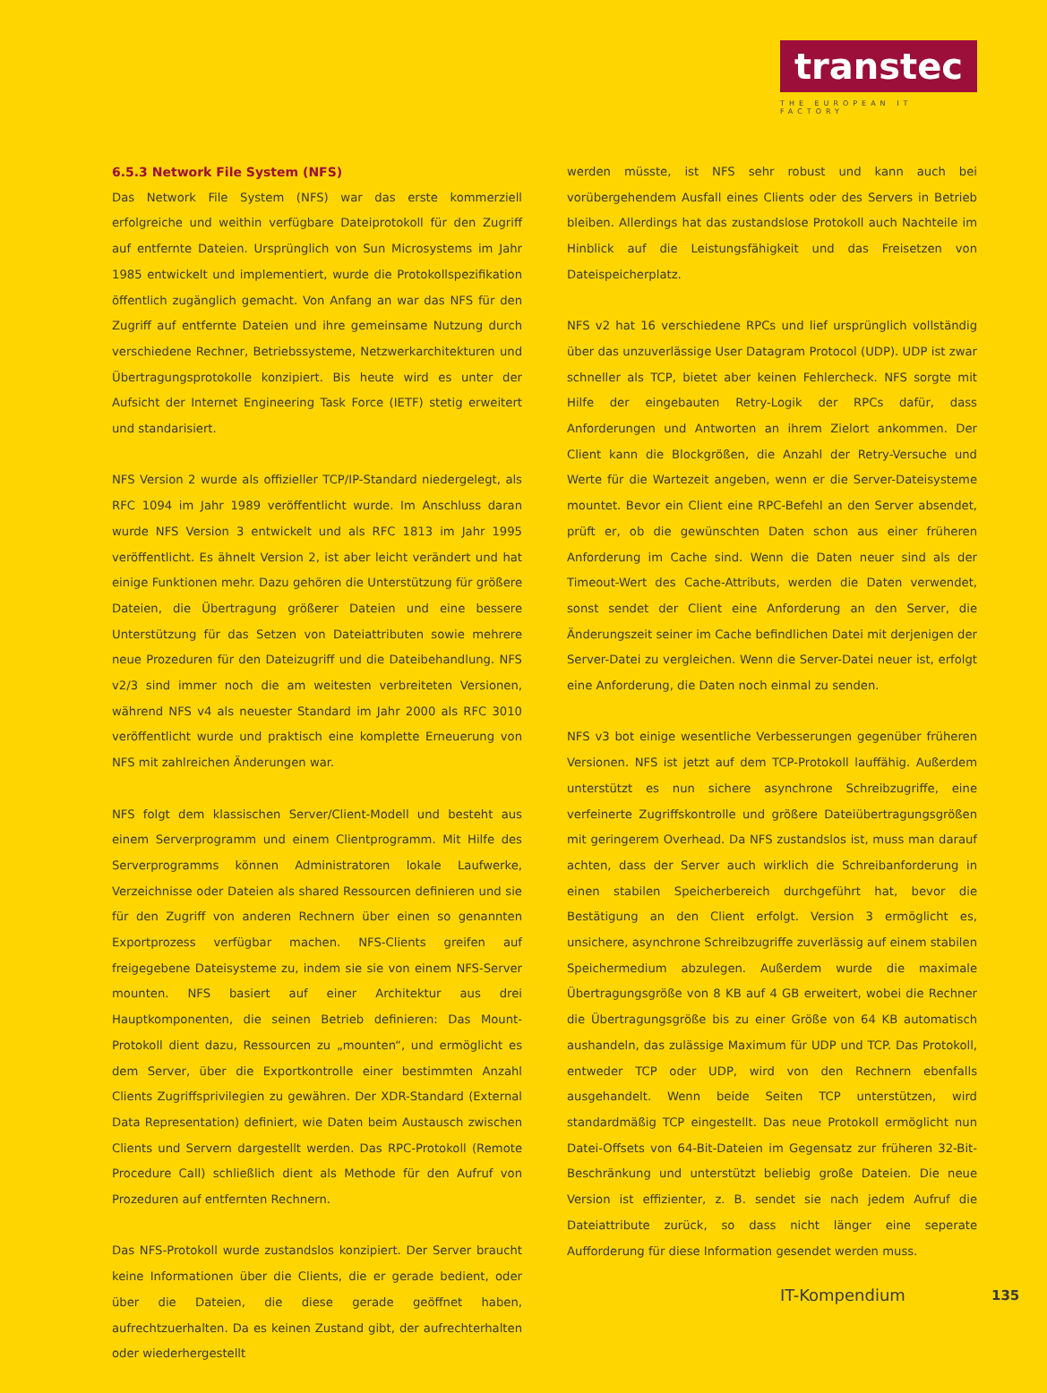transtec
THE EUROPEAN IT FACTORY
6.5.3 Network File System (NFS)
Das Network File System (NFS) war das erste kommerziell erfolgreiche und weithin verfügbare Dateiprotokoll für den Zugriff auf entfernte Dateien. Ursprünglich von Sun Microsystems im Jahr 1985 entwickelt und implementiert, wurde die Protokollspezifikation öffentlich zugänglich gemacht. Von Anfang an war das NFS für den Zugriff auf entfernte Dateien und ihre gemeinsame Nutzung durch verschiedene Rechner, Betriebssysteme, Netzwerkarchitekturen und Übertragungsprotokolle konzipiert. Bis heute wird es unter der Aufsicht der Internet Engineering Task Force (IETF) stetig erweitert und standarisiert.
NFS Version 2 wurde als offizieller TCP/IP-Standard niedergelegt, als RFC 1094 im Jahr 1989 veröffentlicht wurde. Im Anschluss daran wurde NFS Version 3 entwickelt und als RFC 1813 im Jahr 1995 veröffentlicht. Es ähnelt Version 2, ist aber leicht verändert und hat einige Funktionen mehr. Dazu gehören die Unterstützung für größere Dateien, die Übertragung größerer Dateien und eine bessere Unterstützung für das Setzen von Dateiattributen sowie mehrere neue Prozeduren für den Dateizugriff und die Dateibehandlung. NFS v2/3 sind immer noch die am weitesten verbreiteten Versionen, während NFS v4 als neuester Standard im Jahr 2000 als RFC 3010 veröffentlicht wurde und praktisch eine komplette Erneuerung von NFS mit zahlreichen Änderungen war.
NFS folgt dem klassischen Server/Client-Modell und besteht aus einem Serverprogramm und einem Clientprogramm. Mit Hilfe des Serverprogramms können Administratoren lokale Laufwerke, Verzeichnisse oder Dateien als shared Ressourcen definieren und sie für den Zugriff von anderen Rechnern über einen so genannten Exportprozess verfügbar machen. NFS-Clients greifen auf freigegebene Dateisysteme zu, indem sie sie von einem NFS-Server mounten. NFS basiert auf einer Architektur aus drei Hauptkomponenten, die seinen Betrieb definieren: Das Mount-Protokoll dient dazu, Ressourcen zu „mounten“, und ermöglicht es dem Server, über die Exportkontrolle einer bestimmten Anzahl Clients Zugriffsprivilegien zu gewähren. Der XDR-Standard (External Data Representation) definiert, wie Daten beim Austausch zwischen Clients und Servern dargestellt werden. Das RPC-Protokoll (Remote Procedure Call) schließlich dient als Methode für den Aufruf von Prozeduren auf entfernten Rechnern.
Das NFS-Protokoll wurde zustandslos konzipiert. Der Server braucht keine Informationen über die Clients, die er gerade bedient, oder über die Dateien, die diese gerade geöffnet haben, aufrechtzuerhalten. Da es keinen Zustand gibt, der aufrechterhalten oder wiederhergestellt
werden müsste, ist NFS sehr robust und kann auch bei vorübergehendem Ausfall eines Clients oder des Servers in Betrieb bleiben. Allerdings hat das zustandslose Protokoll auch Nachteile im Hinblick auf die Leistungsfähigkeit und das Freisetzen von Dateispeicherplatz.
NFS v2 hat 16 verschiedene RPCs und lief ursprünglich vollständig über das unzuverlässige User Datagram Protocol (UDP). UDP ist zwar schneller als TCP, bietet aber keinen Fehlercheck. NFS sorgte mit Hilfe der eingebauten Retry-Logik der RPCs dafür, dass Anforderungen und Antworten an ihrem Zielort ankommen. Der Client kann die Blockgrößen, die Anzahl der Retry-Versuche und Werte für die Wartezeit angeben, wenn er die Server-Dateisysteme mountet. Bevor ein Client eine RPC-Befehl an den Server absendet, prüft er, ob die gewünschten Daten schon aus einer früheren Anforderung im Cache sind. Wenn die Daten neuer sind als der Timeout-Wert des Cache-Attributs, werden die Daten verwendet, sonst sendet der Client eine Anforderung an den Server, die Änderungszeit seiner im Cache befindlichen Datei mit derjenigen der Server-Datei zu vergleichen. Wenn die Server-Datei neuer ist, erfolgt eine Anforderung, die Daten noch einmal zu senden.
NFS v3 bot einige wesentliche Verbesserungen gegenüber früheren Versionen. NFS ist jetzt auf dem TCP-Protokoll lauffähig. Außerdem unterstützt es nun sichere asynchrone Schreibzugriffe, eine verfeinerte Zugriffskontrolle und größere Dateiübertragungsgrößen mit geringerem Overhead. Da NFS zustandslos ist, muss man darauf achten, dass der Server auch wirklich die Schreibanforderung in einen stabilen Speicherbereich durchgeführt hat, bevor die Bestätigung an den Client erfolgt. Version 3 ermöglicht es, unsichere, asynchrone Schreibzugriffe zuverlässig auf einem stabilen Speichermedium abzulegen. Außerdem wurde die maximale Übertragungsgröße von 8 KB auf 4 GB erweitert, wobei die Rechner die Übertragungsgröße bis zu einer Größe von 64 KB automatisch aushandeln, das zulässige Maximum für UDP und TCP. Das Protokoll, entweder TCP oder UDP, wird von den Rechnern ebenfalls ausgehandelt. Wenn beide Seiten TCP unterstützen, wird standardmäßig TCP eingestellt. Das neue Protokoll ermöglicht nun Datei-Offsets von 64-Bit-Dateien im Gegensatz zur früheren 32-Bit-Beschränkung und unterstützt beliebig große Dateien. Die neue Version ist effizienter, z. B. sendet sie nach jedem Aufruf die Dateiattribute zurück, so dass nicht länger eine seperate Aufforderung für diese Information gesendet werden muss.
IT-Kompendium 135